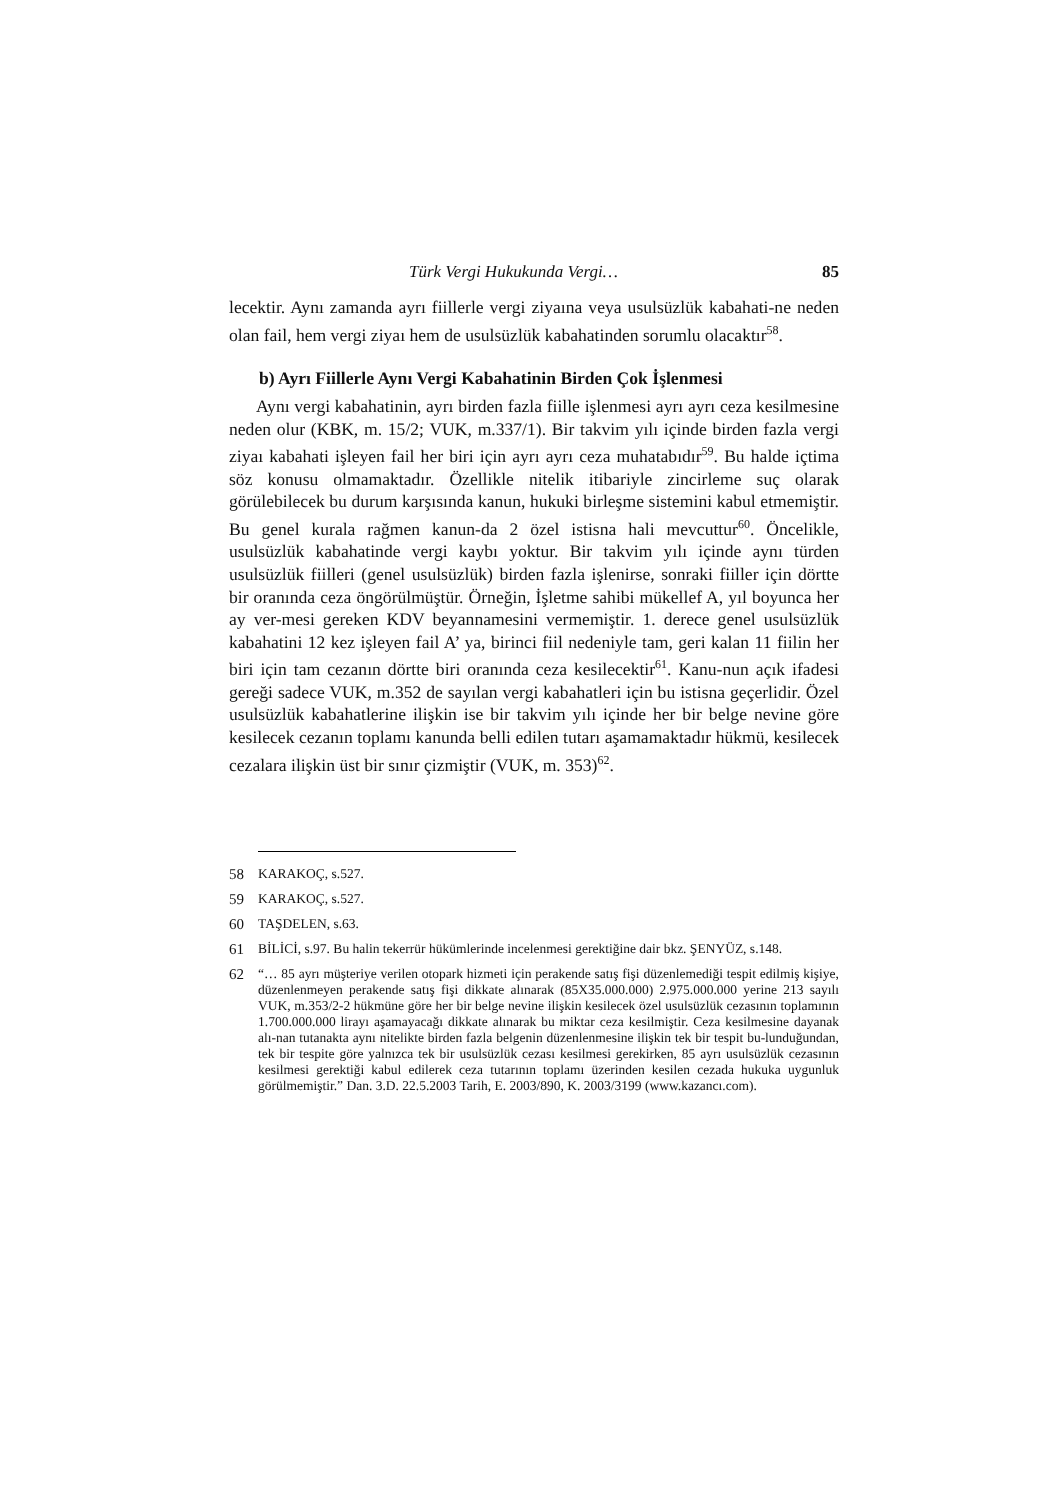Türk Vergi Hukukunda Vergi… 85
lecektir. Aynı zamanda ayrı fiillerle vergi ziyaına veya usulsüzlük kabahati-ne neden olan fail, hem vergi ziyaı hem de usulsüzlük kabahatinden sorumlu olacaktır<sup>58</sup>.
b) Ayrı Fiillerle Aynı Vergi Kabahatinin Birden Çok İşlenmesi
Aynı vergi kabahatinin, ayrı birden fazla fiille işlenmesi ayrı ayrı ceza kesilmesine neden olur (KBK, m. 15/2; VUK, m.337/1). Bir takvim yılı içinde birden fazla vergi ziyaı kabahati işleyen fail her biri için ayrı ayrı ceza muhatabıdır<sup>59</sup>. Bu halde içtima söz konusu olmamaktadır. Özellikle nitelik itibariyle zincirleme suç olarak görülebilecek bu durum karşısında kanun, hukuki birleşme sistemini kabul etmemiştir. Bu genel kurala rağmen kanun-da 2 özel istisna hali mevcuttur<sup>60</sup>. Öncelikle, usulsüzlük kabahatinde vergi kaybı yoktur. Bir takvim yılı içinde aynı türden usulsüzlük fiilleri (genel usulsüzlük) birden fazla işlenirse, sonraki fiiller için dörtte bir oranında ceza öngörülmüştür. Örneğin, İşletme sahibi mükellef A, yıl boyunca her ay ver-mesi gereken KDV beyannamesini vermemiştir. 1. derece genel usulsüzlük kabahatini 12 kez işleyen fail A’ ya, birinci fiil nedeniyle tam, geri kalan 11 fiilin her biri için tam cezanın dörtte biri oranında ceza kesilecektir<sup>61</sup>. Kanu-nun açık ifadesi gereği sadece VUK, m.352 de sayılan vergi kabahatleri için bu istisna geçerlidir. Özel usulsüzlük kabahatlerine ilişkin ise bir takvim yılı içinde her bir belge nevine göre kesilecek cezanın toplamı kanunda belli edilen tutarı aşamamaktadır hükmü, kesilecek cezalara ilişkin üst bir sınır çizmiştir (VUK, m. 353)<sup>62</sup>.
58 KARAKOÇ, s.527.
59 KARAKOÇ, s.527.
60 TAŞDELEN, s.63.
61 BİLİCİ, s.97. Bu halin tekerrür hükümlerinde incelenmesi gerektiğine dair bkz. ŞENYÜZ, s.148.
62 “… 85 ayrı müşteriye verilen otopark hizmeti için perakende satış fişi düzenlemediği tespit edilmiş kişiye, düzenlenmeyen perakende satış fişi dikkate alınarak (85X35.000.000) 2.975.000.000 yerine 213 sayılı VUK, m.353/2-2 hükmüne göre her bir belge nevine ilişkin kesilecek özel usulsüzlük cezasının toplamının 1.700.000.000 lirayı aşamayacağı dikkate alınarak bu miktar ceza kesilmiştir. Ceza kesilmesine dayanak alı-nan tutanakta aynı nitelikte birden fazla belgenin düzenlenmesine ilişkin tek bir tespit bu-lunduğundan, tek bir tespite göre yalnızca tek bir usulsüzlük cezası kesilmesi gerekirken, 85 ayrı usulsüzlük cezasının kesilmesi gerektiği kabul edilerek ceza tutarının toplamı üzerinden kesilen cezada hukuka uygunluk görülmemiştir.” Dan. 3.D. 22.5.2003 Tarih, E. 2003/890, K. 2003/3199 (www.kazancı.com).